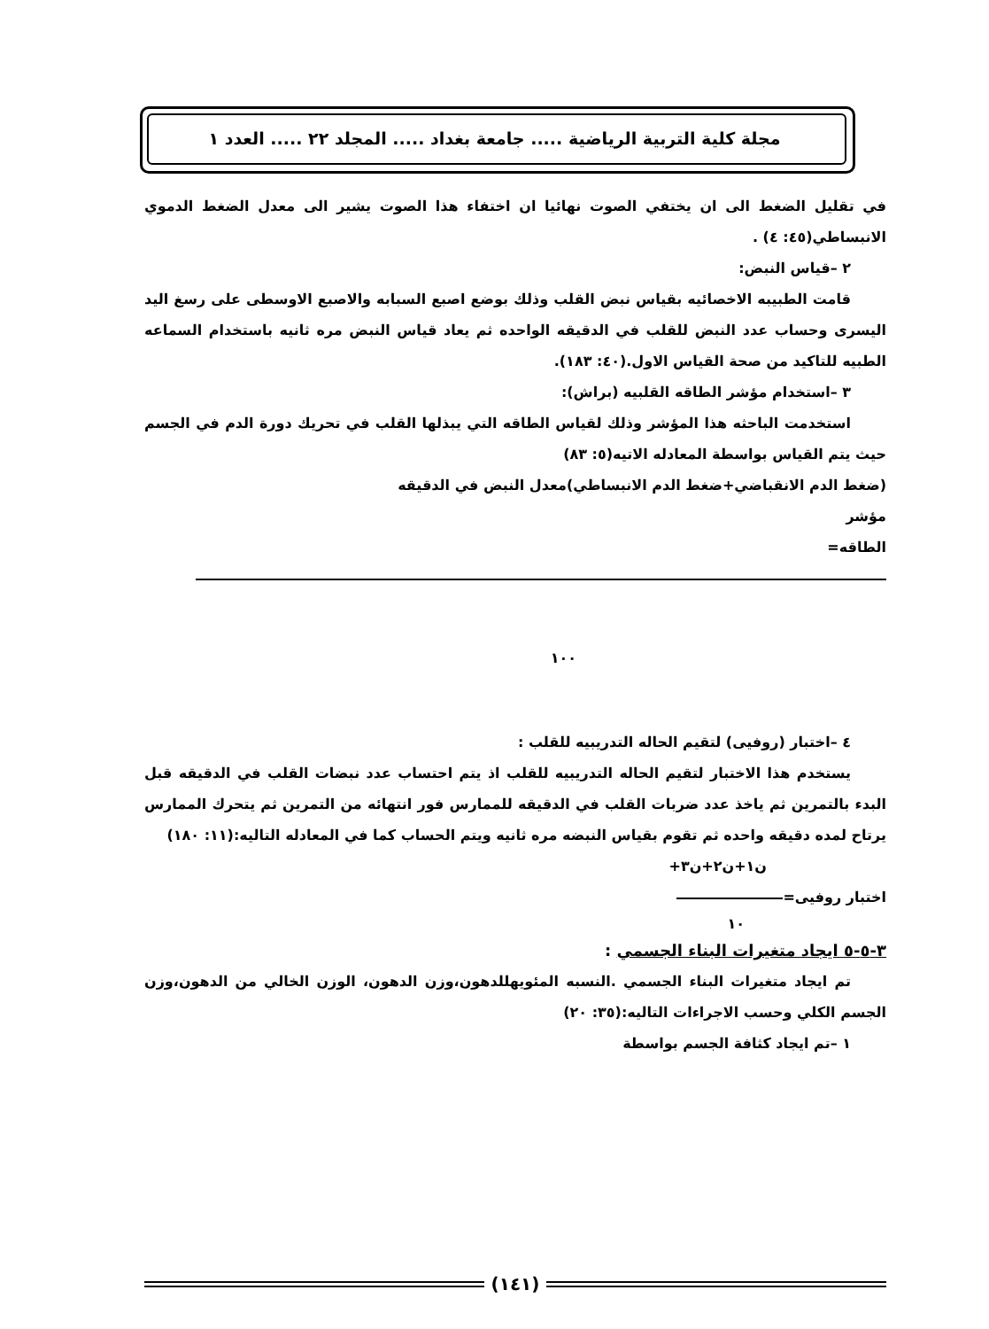مجلة كلية التربية الرياضية ..... جامعة بغداد ..... المجلد ٢٢ ..... العدد ١
في تقليل الضغط الى ان يختفي الصوت نهائيا ان اختفاء هذا الصوت يشير الى معدل الضغط الدموي الانبساطي(٤٥: ٤) .
٢ –قياس النبض:
قامت الطبيبه الاخصائيه بقياس نبض القلب وذلك بوضع اصبع السبابه والاصبع الاوسطى على رسغ اليد اليسرى وحساب عدد النبض للقلب في الدقيقه الواحده ثم يعاد قياس النبض مره ثانيه باستخدام السماعه الطبيه للتاكيد من صحة القياس الاول.(٤٠: ١٨٣).
٣ –استخدام مؤشر الطاقه القلبيه (براش):
استخدمت الباحثه هذا المؤشر وذلك لقياس الطاقه التي يبذلها القلب في تحريك دورة الدم في الجسم حيث يتم القياس بواسطة المعادله الاتيه(٥: ٨٣)
(ضغط الدم الانقباضي+ضغط الدم الانبساطي)معدل النبض في الدقيقه
مؤشر
الطاقه=
١٠٠
٤ –اختبار (روفيى) لتقيم الحاله التدريبيه للقلب :
يستخدم هذا الاختبار لتقيم الحاله التدريبيه للقلب اذ يتم احتساب عدد نبضات القلب في الدقيقه قبل البدء بالتمرين ثم ياخذ عدد ضربات القلب في الدقيقه للممارس فور انتهائه من التمرين ثم يتحرك الممارس يرتاح لمده دقيقه واحده ثم تقوم بقياس النبضه مره ثانيه ويتم الحساب كما في المعادله التاليه:(١١: ١٨٠)
ن١+ن٢+ن٣+
اختبار روفيى=
١٠
٣-٥-٥ ايجاد متغيرات البناء الجسمي :
تم ايجاد متغيرات البناء الجسمي .النسبه المئويهللدهون،وزن الدهون، الوزن الخالي من الدهون،وزن الجسم الكلي وحسب الاجراءات التاليه:(٣٥: ٢٠)
١ –تم ايجاد كثافة الجسم بواسطة
(١٤١)